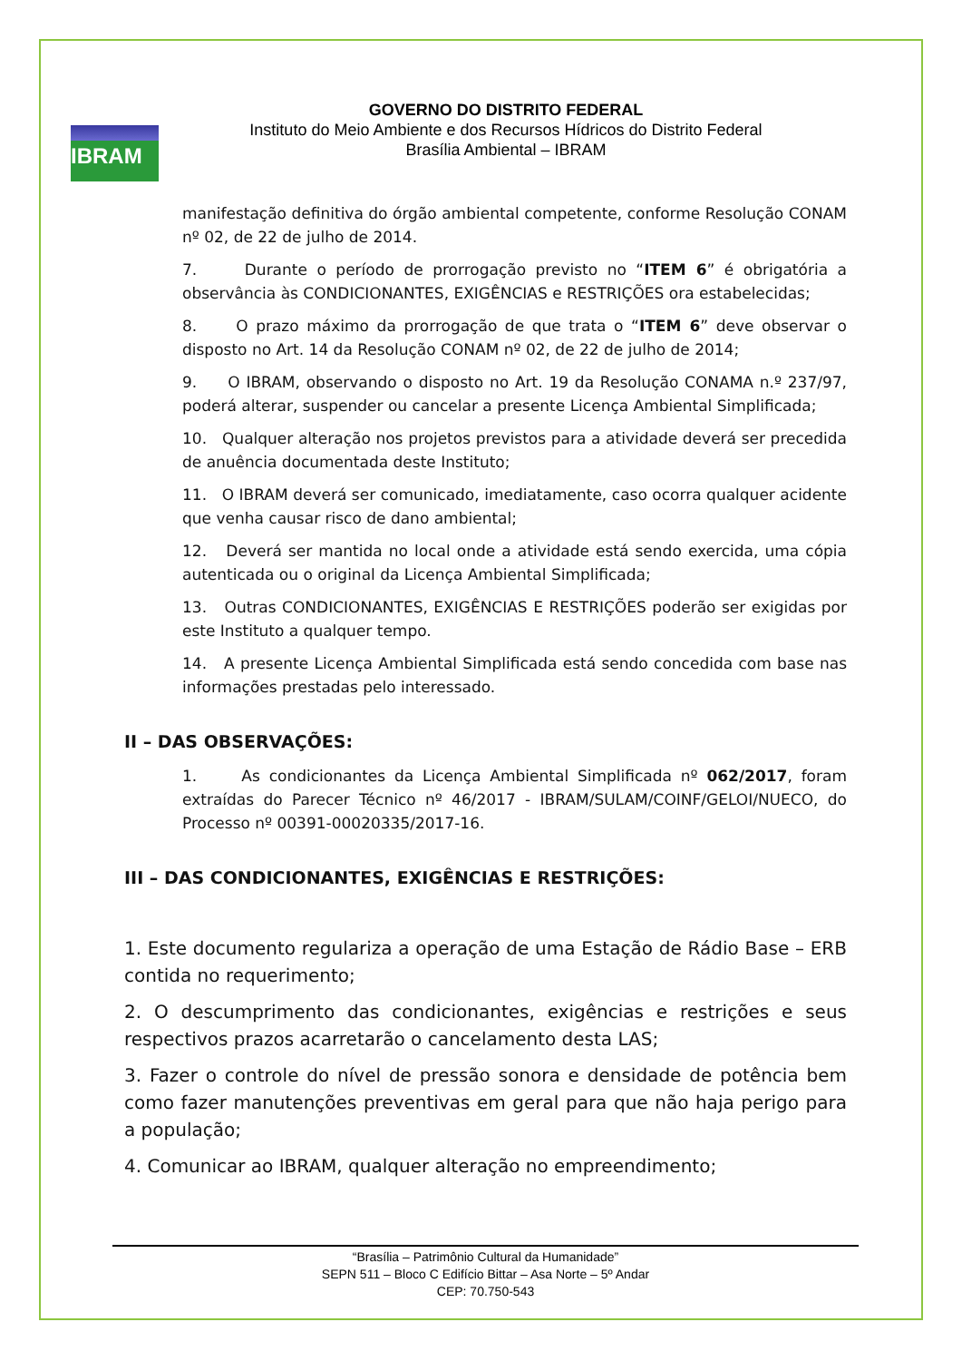IBRAM
GOVERNO DO DISTRITO FEDERAL
Instituto do Meio Ambiente e dos Recursos Hídricos do Distrito Federal
Brasília Ambiental – IBRAM
manifestação definitiva do órgão ambiental competente, conforme Resolução CONAM nº 02, de 22 de julho de 2014.
7. Durante o período de prorrogação previsto no “ITEM 6” é obrigatória a observância às CONDICIONANTES, EXIGÊNCIAS e RESTRIÇÕES ora estabelecidas;
8. O prazo máximo da prorrogação de que trata o “ITEM 6” deve observar o disposto no Art. 14 da Resolução CONAM nº 02, de 22 de julho de 2014;
9. O IBRAM, observando o disposto no Art. 19 da Resolução CONAMA n.º 237/97, poderá alterar, suspender ou cancelar a presente Licença Ambiental Simplificada;
10. Qualquer alteração nos projetos previstos para a atividade deverá ser precedida de anuência documentada deste Instituto;
11. O IBRAM deverá ser comunicado, imediatamente, caso ocorra qualquer acidente que venha causar risco de dano ambiental;
12. Deverá ser mantida no local onde a atividade está sendo exercida, uma cópia autenticada ou o original da Licença Ambiental Simplificada;
13. Outras CONDICIONANTES, EXIGÊNCIAS E RESTRIÇÕES poderão ser exigidas por este Instituto a qualquer tempo.
14. A presente Licença Ambiental Simplificada está sendo concedida com base nas informações prestadas pelo interessado.
II – DAS OBSERVAÇÕES:
1. As condicionantes da Licença Ambiental Simplificada nº 062/2017, foram extraídas do Parecer Técnico nº 46/2017 - IBRAM/SULAM/COINF/GELOI/NUECO, do Processo nº 00391-00020335/2017-16.
III – DAS CONDICIONANTES, EXIGÊNCIAS E RESTRIÇÕES:
1. Este documento regulariza a operação de uma Estação de Rádio Base – ERB contida no requerimento;
2. O descumprimento das condicionantes, exigências e restrições e seus respectivos prazos acarretarão o cancelamento desta LAS;
3. Fazer o controle do nível de pressão sonora e densidade de potência bem como fazer manutenções preventivas em geral para que não haja perigo para a população;
4. Comunicar ao IBRAM, qualquer alteração no empreendimento;
“Brasília – Patrimônio Cultural da Humanidade”
SEPN 511 – Bloco C Edifício Bittar – Asa Norte – 5º Andar
CEP: 70.750-543